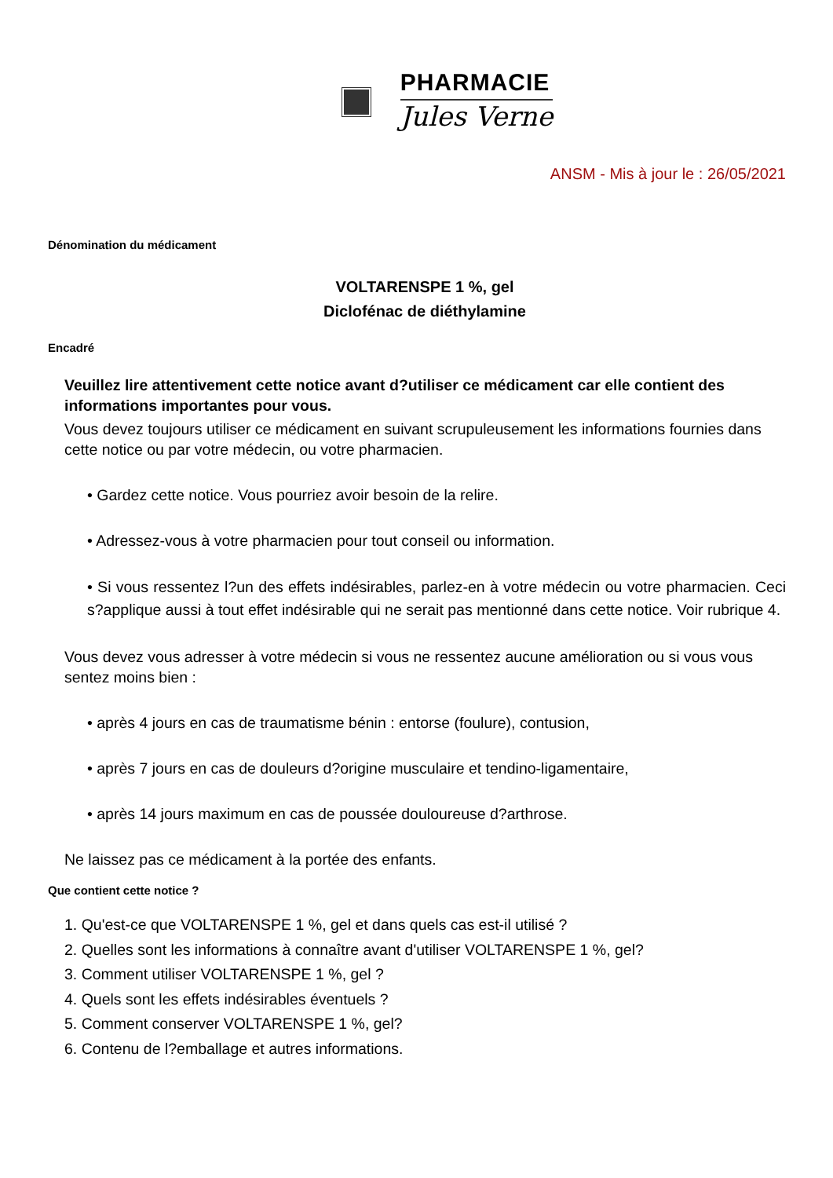PHARMACIE
Jules Verne
ANSM - Mis à jour le : 26/05/2021
Dénomination du médicament
VOLTARENSPE 1 %, gel
Diclofénac de diéthylamine
Encadré
Veuillez lire attentivement cette notice avant d?utiliser ce médicament car elle contient des informations importantes pour vous.
Vous devez toujours utiliser ce médicament en suivant scrupuleusement les informations fournies dans cette notice ou par votre médecin, ou votre pharmacien.
• Gardez cette notice. Vous pourriez avoir besoin de la relire.
• Adressez-vous à votre pharmacien pour tout conseil ou information.
• Si vous ressentez l?un des effets indésirables, parlez-en à votre médecin ou votre pharmacien. Ceci s?applique aussi à tout effet indésirable qui ne serait pas mentionné dans cette notice. Voir rubrique 4.
Vous devez vous adresser à votre médecin si vous ne ressentez aucune amélioration ou si vous vous sentez moins bien :
• après 4 jours en cas de traumatisme bénin : entorse (foulure), contusion,
• après 7 jours en cas de douleurs d?origine musculaire et tendino-ligamentaire,
• après 14 jours maximum en cas de poussée douloureuse d?arthrose.
Ne laissez pas ce médicament à la portée des enfants.
Que contient cette notice ?
1. Qu'est-ce que VOLTARENSPE 1 %, gel et dans quels cas est-il utilisé ?
2. Quelles sont les informations à connaître avant d'utiliser VOLTARENSPE 1 %, gel?
3. Comment utiliser VOLTARENSPE 1 %, gel ?
4. Quels sont les effets indésirables éventuels ?
5. Comment conserver VOLTARENSPE 1 %, gel?
6. Contenu de l?emballage et autres informations.